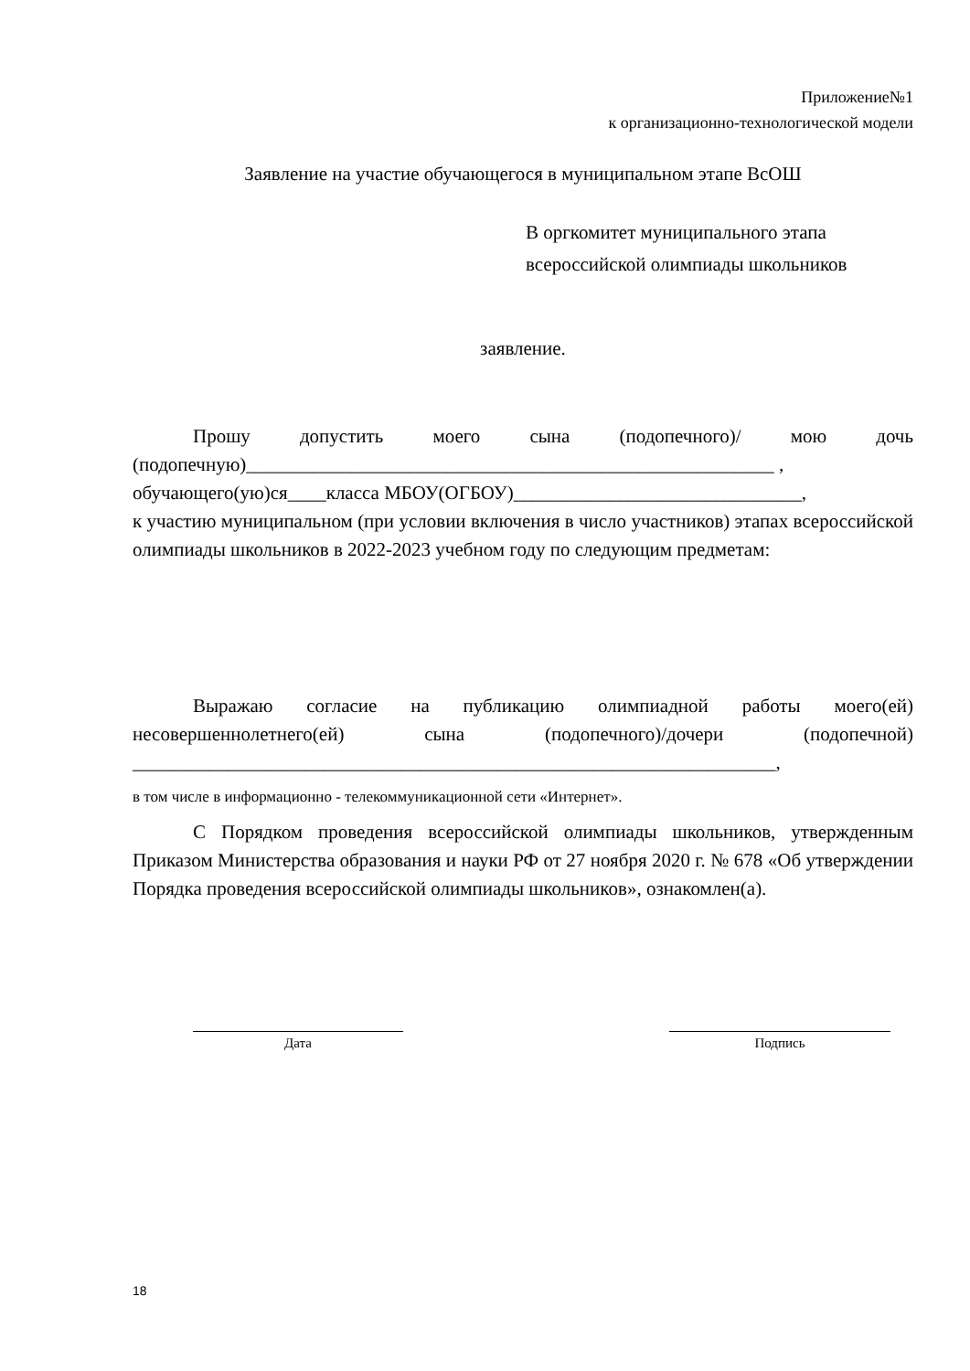Приложение№1
к организационно-технологической модели
Заявление на участие обучающегося в муниципальном этапе ВсОШ
В оргкомитет муниципального этапа
всероссийской олимпиады школьников
заявление.
Прошу допустить моего сына (подопечного)/ мою дочь (подопечную)_______________________________________________________ ,
обучающего(ую)ся____класса МБОУ(ОГБОУ)______________________________,
к участию муниципальном (при условии включения в число участников) этапах всероссийской олимпиады школьников в 2022-2023 учебном году по следующим предметам:
Выражаю согласие на публикацию олимпиадной работы моего(ей) несовершеннолетнего(ей) сына (подопечного)/дочери (подопечной) ___________________________________________________________________,
в том числе в информационно - телекоммуникационной сети «Интернет».
С Порядком проведения всероссийской олимпиады школьников, утвержденным Приказом Министерства образования и науки РФ от 27 ноября 2020 г. № 678 «Об утверждении Порядка проведения всероссийской олимпиады школьников», ознакомлен(а).
Дата Подпись
18